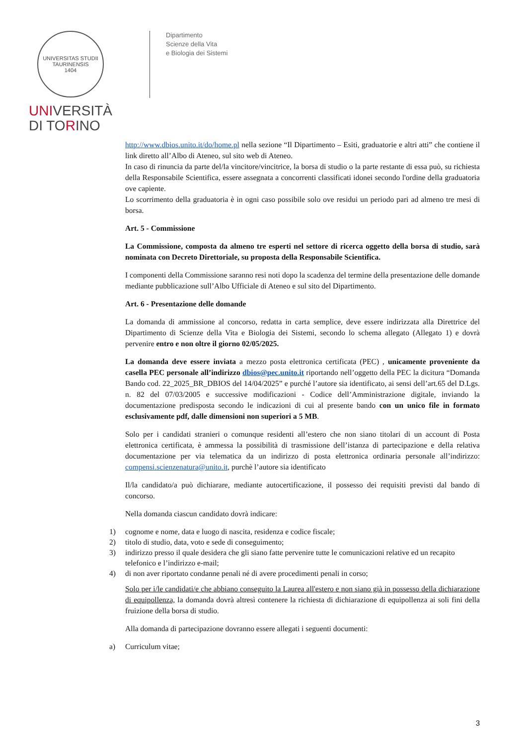UNIVERSITAS STUDII TAURINENSIS
1404
UNIVERSITÀ
DI TORINO
Dipartimento
Scienze della Vita
e Biologia dei Sistemi
http://www.dbios.unito.it/do/home.pl nella sezione “Il Dipartimento – Esiti, graduatorie e altri atti” che contiene il link diretto all’Albo di Ateneo, sul sito web di Ateneo.
In caso di rinuncia da parte del/la vincitore/vincitrice, la borsa di studio o la parte restante di essa può, su richiesta della Responsabile Scientifica, essere assegnata a concorrenti classificati idonei secondo l'ordine della graduatoria ove capiente.
Lo scorrimento della graduatoria è in ogni caso possibile solo ove residui un periodo pari ad almeno tre mesi di borsa.
Art. 5 - Commissione
La Commissione, composta da almeno tre esperti nel settore di ricerca oggetto della borsa di studio, sarà nominata con Decreto Direttoriale, su proposta della Responsabile Scientifica.
I componenti della Commissione saranno resi noti dopo la scadenza del termine della presentazione delle domande mediante pubblicazione sull’Albo Ufficiale di Ateneo e sul sito del Dipartimento.
Art. 6 - Presentazione delle domande
La domanda di ammissione al concorso, redatta in carta semplice, deve essere indirizzata alla Direttrice del Dipartimento di Scienze della Vita e Biologia dei Sistemi, secondo lo schema allegato (Allegato 1) e dovrà pervenire entro e non oltre il giorno 02/05/2025.
La domanda deve essere inviata a mezzo posta elettronica certificata (PEC) , unicamente proveniente da casella PEC personale all’indirizzo dbios@pec.unito.it riportando nell’oggetto della PEC la dicitura “Domanda Bando cod. 22_2025_BR_DBIOS del 14/04/2025” e purché l’autore sia identificato, ai sensi dell’art.65 del D.Lgs. n. 82 del 07/03/2005 e successive modificazioni - Codice dell’Amministrazione digitale, inviando la documentazione predisposta secondo le indicazioni di cui al presente bando con un unico file in formato esclusivamente pdf, dalle dimensioni non superiori a 5 MB.
Solo per i candidati stranieri o comunque residenti all’estero che non siano titolari di un account di Posta elettronica certificata, è ammessa la possibilità di trasmissione dell’istanza di partecipazione e della relativa documentazione per via telematica da un indirizzo di posta elettronica ordinaria personale all’indirizzo: compensi.scienzenatura@unito.it, purchè l’autore sia identificato
Il/la candidato/a può dichiarare, mediante autocertificazione, il possesso dei requisiti previsti dal bando di concorso.
Nella domanda ciascun candidato dovrà indicare:
1) cognome e nome, data e luogo di nascita, residenza e codice fiscale;
2) titolo di studio, data, voto e sede di conseguimento;
3) indirizzo presso il quale desidera che gli siano fatte pervenire tutte le comunicazioni relative ed un recapito telefonico e l’indirizzo e-mail;
4) di non aver riportato condanne penali né di avere procedimenti penali in corso;
Solo per i/le candidati/e che abbiano conseguito la Laurea all'estero e non siano già in possesso della dichiarazione di equipollenza, la domanda dovrà altresì contenere la richiesta di dichiarazione di equipollenza ai soli fini della fruizione della borsa di studio.
Alla domanda di partecipazione dovranno essere allegati i seguenti documenti:
a) Curriculum vitae;
3